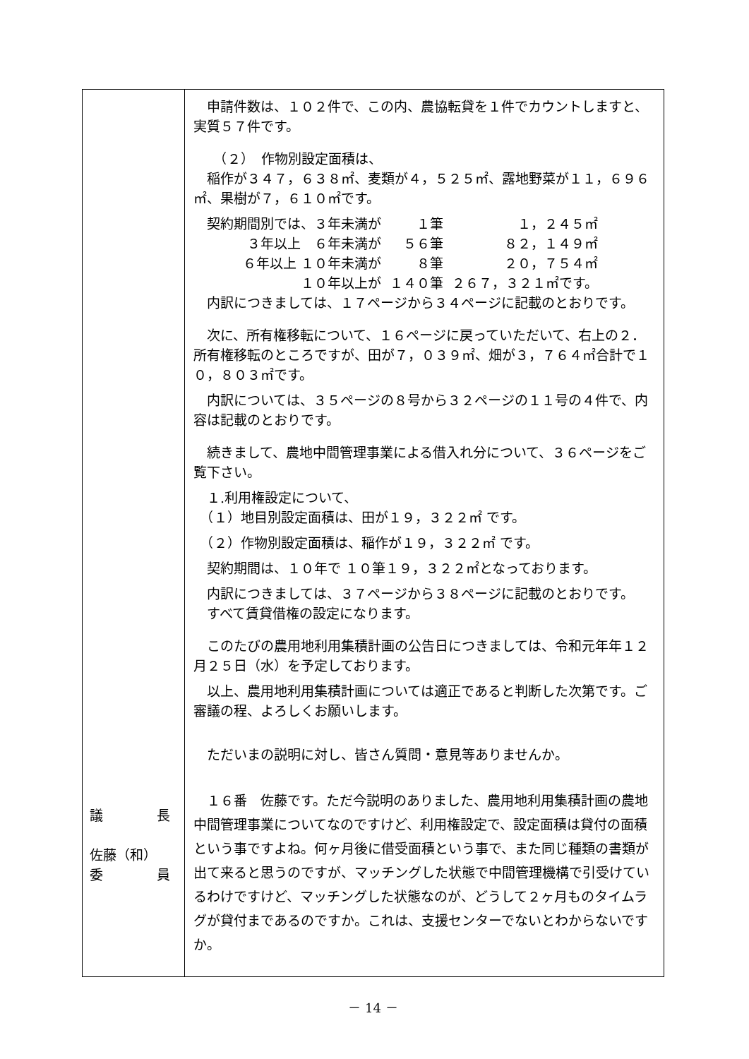| 議 長 佐藤（和） 委 員 | 申請件数は、１０２件で、この内、農協転貸を１件でカウントしますと、実質５７件です。 （２） 作物別設定面積は、 稲作が３４７，６３８㎡、麦類が４，５２５㎡、露地野菜が１１，６９６㎡、果樹が７，６１０㎡です。 / 契約期間別では、３年未満が / １筆 / １，２４５㎡ / / ３年以上 ６年未満が / ５６筆 / ８２，１４９㎡ / / ６年以上 １０年未満が / ８筆 / ２０，７５４㎡ / / １０年以上が / １４０筆 / ２６７，３２１㎡です。 / 内訳につきましては、１７ページから３４ページに記載のとおりです。 次に、所有権移転について、１６ページに戻っていただいて、右上の２．所有権移転のところですが、田が７，０３９㎡、畑が３，７６４㎡合計で１０，８０３㎡です。 内訳については、３５ページの８号から３２ページの１１号の４件で、内容は記載のとおりです。 続きまして、農地中間管理事業による借入れ分について、３６ページをご覧下さい。 １.利用権設定について、 （１）地目別設定面積は、田が１９，３２２㎡ です。 （２）作物別設定面積は、稲作が１９，３２２㎡ です。 契約期間は、１０年で １０筆１９，３２２㎡となっております。 内訳につきましては、３７ページから３８ページに記載のとおりです。 すべて賃貸借権の設定になります。 このたびの農用地利用集積計画の公告日につきましては、令和元年年１２月２５日（水）を予定しております。 以上、農用地利用集積計画については適正であると判断した次第です。ご審議の程、よろしくお願いします。 ただいまの説明に対し、皆さん質問・意見等ありませんか。 １６番 佐藤です。ただ今説明のありました、農用地利用集積計画の農地中間管理事業についてなのですけど、利用権設定で、設定面積は貸付の面積という事ですよね。何ヶ月後に借受面積という事で、また同じ種類の書類が出て来ると思うのですが、マッチングした状態で中間管理機構で引受けているわけですけど、マッチングした状態なのが、どうして２ヶ月ものタイムラグが貸付まであるのですか。これは、支援センターでないとわからないですか。 |
－ 14 －